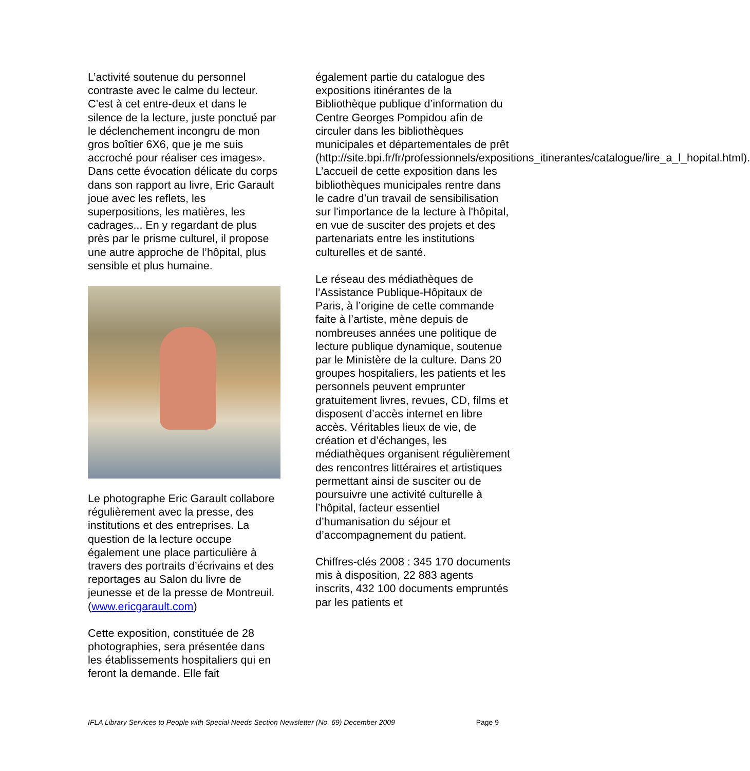L’activité soutenue du personnel contraste avec le calme du lecteur. C’est à cet entre-deux et dans le silence de la lecture, juste ponctué par le déclenchement incongru de mon gros boîtier 6X6, que je me suis accroché pour réaliser ces images». Dans cette évocation délicate du corps dans son rapport au livre, Eric Garault joue avec les reflets, les superpositions, les matières, les cadrages... En y regardant de plus près par le prisme culturel, il propose une autre approche de l’hôpital, plus sensible et plus humaine.
Le photographe Eric Garault collabore régulièrement avec la presse, des institutions et des entreprises. La question de la lecture occupe également une place particulière à travers des portraits d’écrivains et des reportages au Salon du livre de jeunesse et de la presse de Montreuil. (www.ericgarault.com)
Cette exposition, constituée de 28 photographies, sera présentée dans les établissements hospitaliers qui en feront la demande. Elle fait
également partie du catalogue des expositions itinérantes de la Bibliothèque publique d’information du Centre Georges Pompidou afin de circuler dans les bibliothèques municipales et départementales de prêt (http://site.bpi.fr/fr/professionnels/expositions_itinerantes/catalogue/lire_a_l_hopital.html). L’accueil de cette exposition dans les bibliothèques municipales rentre dans le cadre d’un travail de sensibilisation sur l'importance de la lecture à l'hôpital, en vue de susciter des projets et des partenariats entre les institutions culturelles et de santé.
Le réseau des médiathèques de l’Assistance Publique-Hôpitaux de Paris, à l’origine de cette commande faite à l’artiste, mène depuis de nombreuses années une politique de lecture publique dynamique, soutenue par le Ministère de la culture. Dans 20 groupes hospitaliers, les patients et les personnels peuvent emprunter gratuitement livres, revues, CD, films et disposent d’accès internet en libre accès. Véritables lieux de vie, de création et d’échanges, les médiathèques organisent régulièrement des rencontres littéraires et artistiques permettant ainsi de susciter ou de poursuivre une activité culturelle à l’hôpital, facteur essentiel d’humanisation du séjour et d’accompagnement du patient.
Chiffres-clés 2008 : 345 170 documents mis à disposition, 22 883 agents inscrits, 432 100 documents empruntés par les patients et
IFLA Library Services to People with Special Needs Section Newsletter (No. 69) December 2009 Page 9